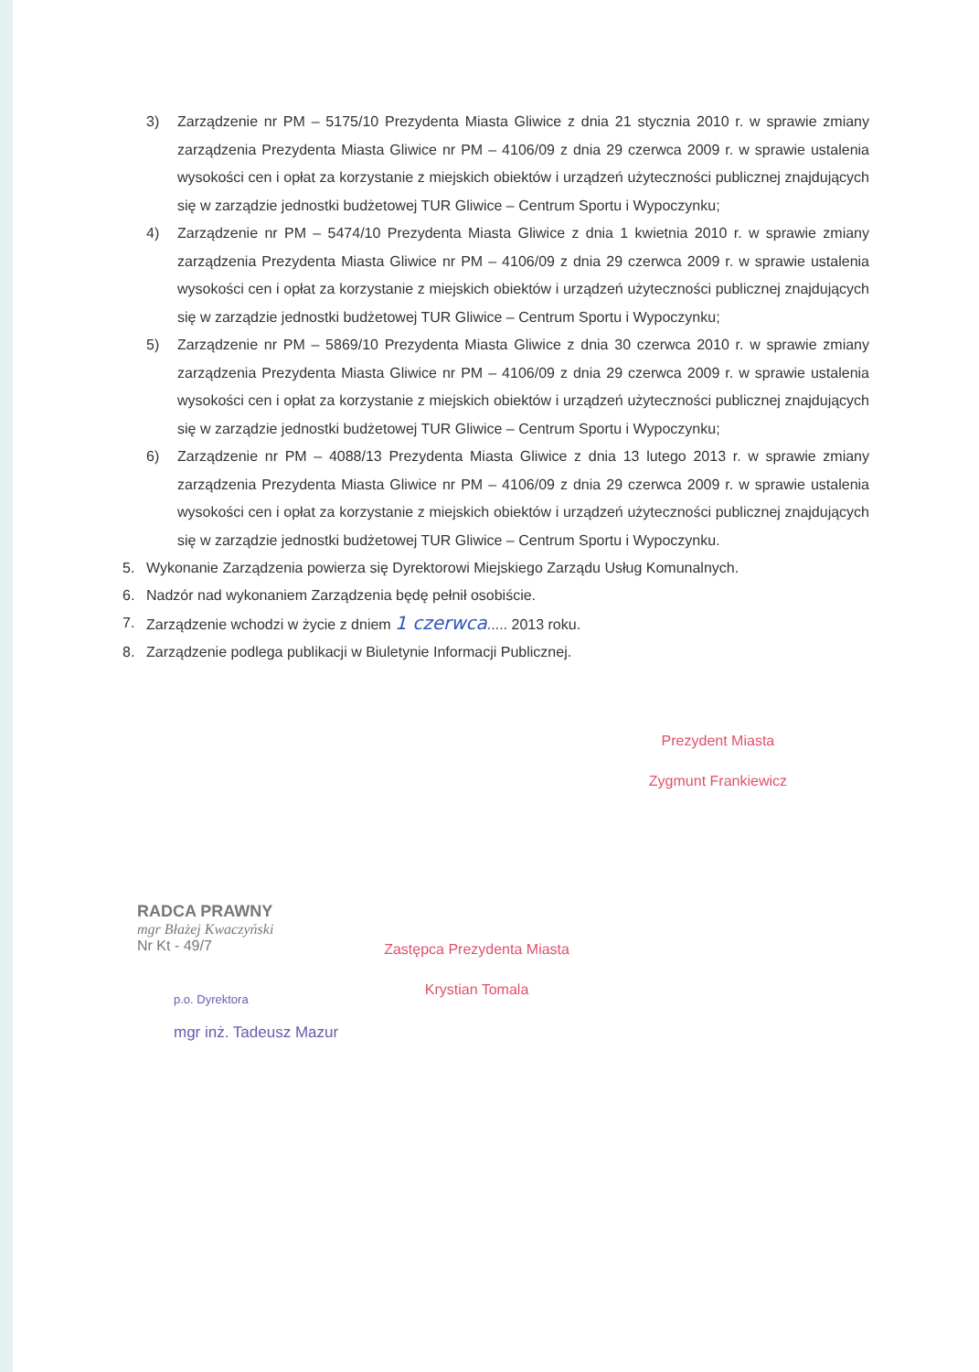3) Zarządzenie nr PM – 5175/10 Prezydenta Miasta Gliwice z dnia 21 stycznia 2010 r. w sprawie zmiany zarządzenia Prezydenta Miasta Gliwice nr PM – 4106/09 z dnia 29 czerwca 2009 r. w sprawie ustalenia wysokości cen i opłat za korzystanie z miejskich obiektów i urządzeń użyteczności publicznej znajdujących się w zarządzie jednostki budżetowej TUR Gliwice – Centrum Sportu i Wypoczynku;
4) Zarządzenie nr PM – 5474/10 Prezydenta Miasta Gliwice z dnia 1 kwietnia 2010 r. w sprawie zmiany zarządzenia Prezydenta Miasta Gliwice nr PM – 4106/09 z dnia 29 czerwca 2009 r. w sprawie ustalenia wysokości cen i opłat za korzystanie z miejskich obiektów i urządzeń użyteczności publicznej znajdujących się w zarządzie jednostki budżetowej TUR Gliwice – Centrum Sportu i Wypoczynku;
5) Zarządzenie nr PM – 5869/10 Prezydenta Miasta Gliwice z dnia 30 czerwca 2010 r. w sprawie zmiany zarządzenia Prezydenta Miasta Gliwice nr PM – 4106/09 z dnia 29 czerwca 2009 r. w sprawie ustalenia wysokości cen i opłat za korzystanie z miejskich obiektów i urządzeń użyteczności publicznej znajdujących się w zarządzie jednostki budżetowej TUR Gliwice – Centrum Sportu i Wypoczynku;
6) Zarządzenie nr PM – 4088/13 Prezydenta Miasta Gliwice z dnia 13 lutego 2013 r. w sprawie zmiany zarządzenia Prezydenta Miasta Gliwice nr PM – 4106/09 z dnia 29 czerwca 2009 r. w sprawie ustalenia wysokości cen i opłat za korzystanie z miejskich obiektów i urządzeń użyteczności publicznej znajdujących się w zarządzie jednostki budżetowej TUR Gliwice – Centrum Sportu i Wypoczynku.
5. Wykonanie Zarządzenia powierza się Dyrektorowi Miejskiego Zarządu Usług Komunalnych.
6. Nadzór nad wykonaniem Zarządzenia będę pełnił osobiście.
7. Zarządzenie wchodzi w życie z dniem 1 czerwca..... 2013 roku.
8. Zarządzenie podlega publikacji w Biuletynie Informacji Publicznej.
Prezydent Miasta
Zygmunt Frankiewicz
RADCA PRAWNY
mgr Błażej Kwaczyński
Nr Kt - 49/7
p.o. Dyrektora
mgr inż. Tadeusz Mazur
Zastępca Prezydenta Miasta
Krystian Tomala